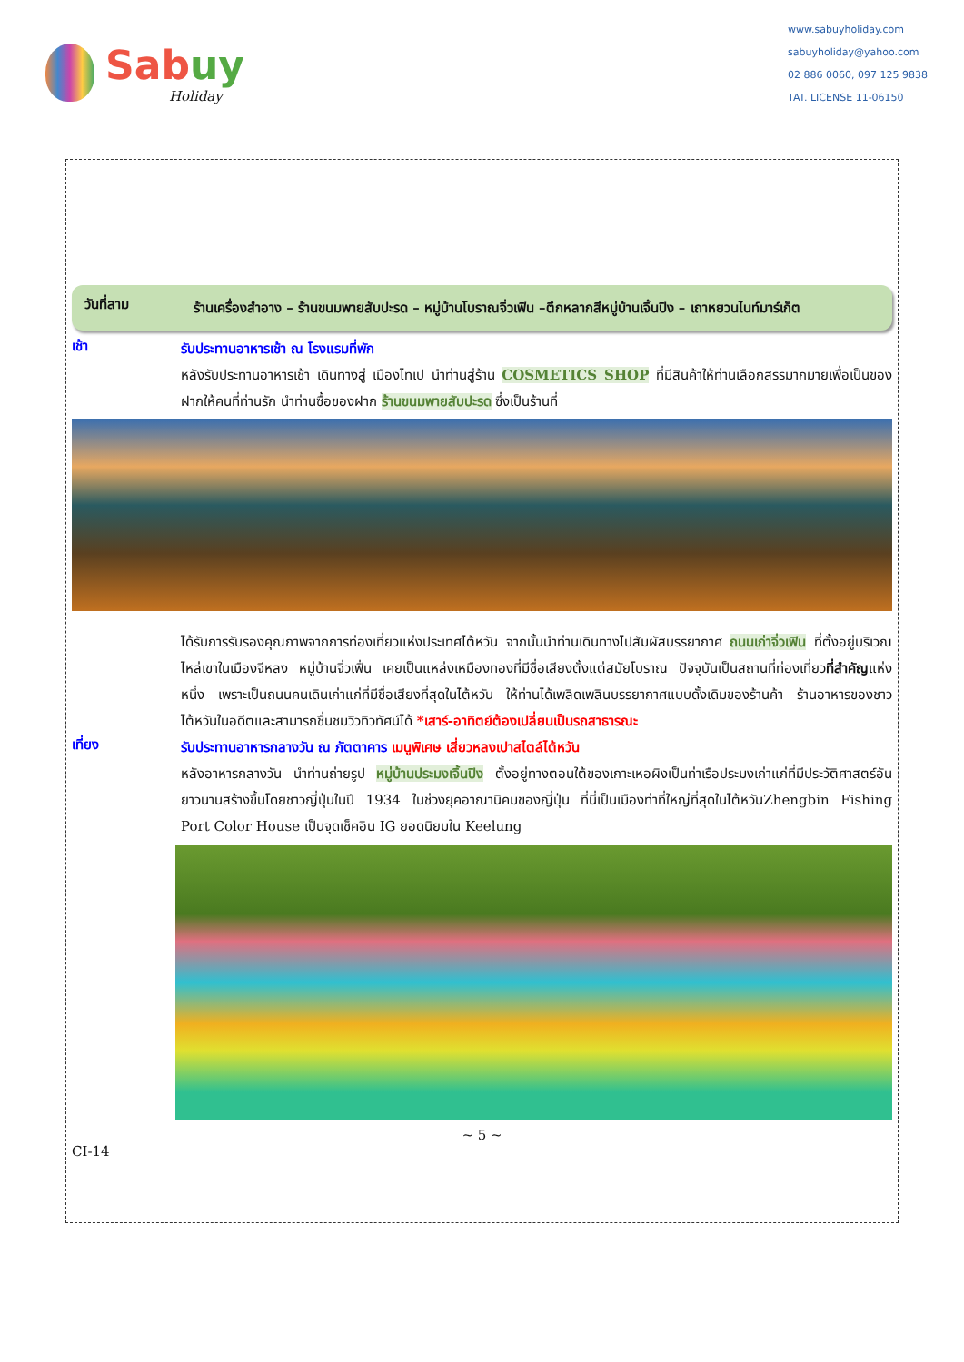Sabuy
Holiday
www.sabuyholiday.com
sabuyholiday@yahoo.com
02 886 0060, 097 125 9838
TAT. LICENSE 11-06150
วันที่สาม
ร้านเครื่องสำอาง – ร้านขนมพายสับปะรด – หมู่บ้านโบราณจิ่วเฟิน –ตึกหลากสีหมู่บ้านเจิ้นปิง – เถาหยวนไนท์มาร์เก็ต
เช้า
รับประทานอาหารเช้า ณ โรงแรมที่พัก
หลังรับประทานอาหารเช้า เดินทางสู่ เมืองไทเป นำท่านสู่ร้าน COSMETICS SHOP ที่มีสินค้าให้ท่านเลือกสรรมากมายเพื่อเป็นของฝากให้คนที่ท่านรัก นำท่านซื้อของฝาก ร้านขนมพายสับปะรด ซึ่งเป็นร้านที่
ได้รับการรับรองคุณภาพจากการท่องเที่ยวแห่งประเทศไต้หวัน จากนั้นนำท่านเดินทางไปสัมผัสบรรยากาศ ถนนเก่าจิ่วเฟิน ที่ตั้งอยู่บริเวณไหล่เขาในเมืองจีหลง หมู่บ้านจิ่วเฟิ่น เคยเป็นแหล่งเหมืองทองที่มีชื่อเสียงตั้งแต่สมัยโบราณ ปัจจุบันเป็นสถานที่ท่องเที่ยวที่สำคัญแห่งหนึ่ง เพราะเป็นถนนคนเดินเก่าแก่ที่มีชื่อเสียงที่สุดในไต้หวัน ให้ท่านได้เพลิดเพลินบรรยากาศแบบดั้งเดิมของร้านค้า ร้านอาหารของชาวไต้หวันในอดีตและสามารถชื่นชมวิวทิวทัศน์ได้ *เสาร์-อาทิตย์ต้องเปลี่ยนเป็นรถสาธารณะ
เที่ยง
รับประทานอาหารกลางวัน ณ ภัตตาคาร เมนูพิเศษ เสี่ยวหลงเปาสไตล์ไต้หวัน
หลังอาหารกลางวัน นำท่านถ่ายรูป หมู่บ้านประมงเจิ้นปิง ตั้งอยู่ทางตอนใต้ของเกาะเหอผิงเป็นท่าเรือประมงเก่าแก่ที่มีประวัติศาสตร์อันยาวนานสร้างขึ้นโดยชาวญี่ปุ่นในปี 1934 ในช่วงยุคอาณานิคมของญี่ปุ่น ที่นี่เป็นเมืองท่าที่ใหญ่ที่สุดในไต้หวันZhengbin Fishing Port Color House เป็นจุดเช็คอิน IG ยอดนิยมใน Keelung
~ 5 ~
CI-14